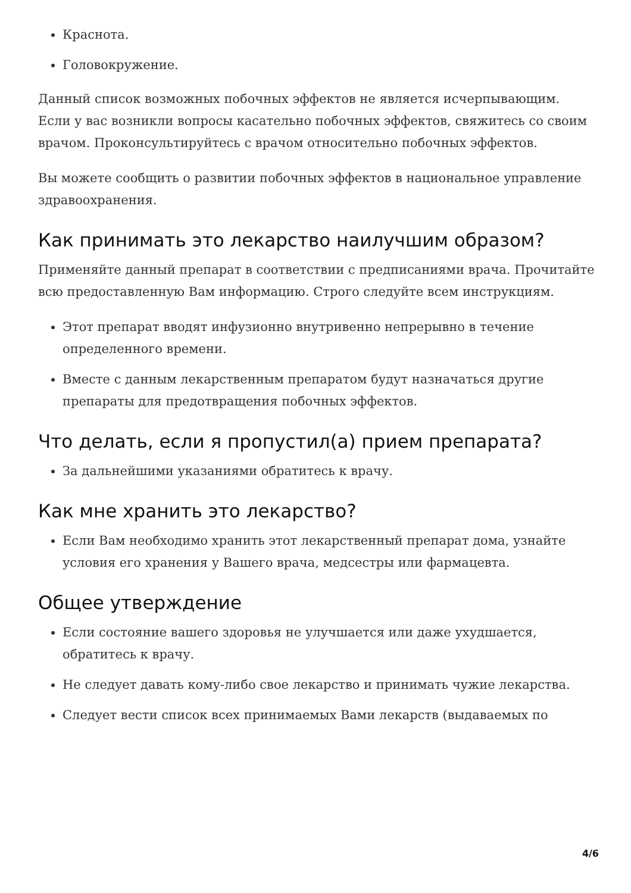Краснота.
Головокружение.
Данный список возможных побочных эффектов не является исчерпывающим. Если у вас возникли вопросы касательно побочных эффектов, свяжитесь со своим врачом. Проконсультируйтесь с врачом относительно побочных эффектов.
Вы можете сообщить о развитии побочных эффектов в национальное управление здравоохранения.
Как принимать это лекарство наилучшим образом?
Применяйте данный препарат в соответствии с предписаниями врача. Прочитайте всю предоставленную Вам информацию. Строго следуйте всем инструкциям.
Этот препарат вводят инфузионно внутривенно непрерывно в течение определенного времени.
Вместе с данным лекарственным препаратом будут назначаться другие препараты для предотвращения побочных эффектов.
Что делать, если я пропустил(а) прием препарата?
За дальнейшими указаниями обратитесь к врачу.
Как мне хранить это лекарство?
Если Вам необходимо хранить этот лекарственный препарат дома, узнайте условия его хранения у Вашего врача, медсестры или фармацевта.
Общее утверждение
Если состояние вашего здоровья не улучшается или даже ухудшается, обратитесь к врачу.
Не следует давать кому-либо свое лекарство и принимать чужие лекарства.
Следует вести список всех принимаемых Вами лекарств (выдаваемых по
4/6